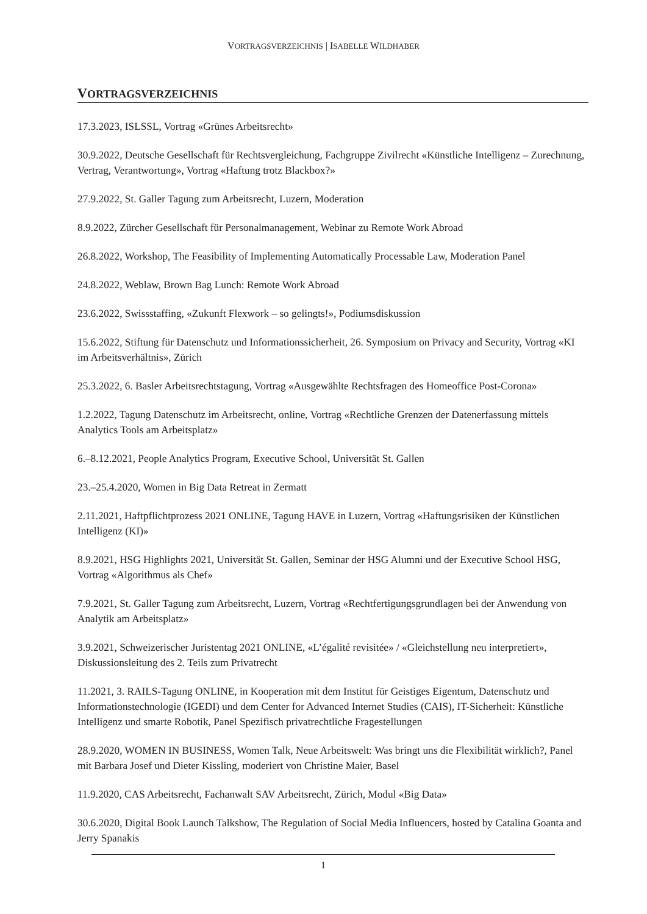VORTRAGSVERZEICHNIS | ISABELLE WILDHABER
VORTRAGSVERZEICHNIS
17.3.2023, ISLSSL, Vortrag «Grünes Arbeitsrecht»
30.9.2022, Deutsche Gesellschaft für Rechtsvergleichung, Fachgruppe Zivilrecht «Künstliche Intelligenz – Zurechnung, Vertrag, Verantwortung», Vortrag «Haftung trotz Blackbox?»
27.9.2022, St. Galler Tagung zum Arbeitsrecht, Luzern, Moderation
8.9.2022, Zürcher Gesellschaft für Personalmanagement, Webinar zu Remote Work Abroad
26.8.2022, Workshop, The Feasibility of Implementing Automatically Processable Law, Moderation Panel
24.8.2022, Weblaw, Brown Bag Lunch: Remote Work Abroad
23.6.2022, Swissstaffing, «Zukunft Flexwork – so gelingts!», Podiumsdiskussion
15.6.2022, Stiftung für Datenschutz und Informationssicherheit, 26. Symposium on Privacy and Security, Vortrag «KI im Arbeitsverhältnis», Zürich
25.3.2022, 6. Basler Arbeitsrechtstagung, Vortrag «Ausgewählte Rechtsfragen des Homeoffice Post-Corona»
1.2.2022, Tagung Datenschutz im Arbeitsrecht, online, Vortrag «Rechtliche Grenzen der Datenerfassung mittels Analytics Tools am Arbeitsplatz»
6.–8.12.2021, People Analytics Program, Executive School, Universität St. Gallen
23.–25.4.2020, Women in Big Data Retreat in Zermatt
2.11.2021, Haftpflichtprozess 2021 ONLINE, Tagung HAVE in Luzern, Vortrag «Haftungsrisiken der Künstlichen Intelligenz (KI)»
8.9.2021, HSG Highlights 2021, Universität St. Gallen, Seminar der HSG Alumni und der Executive School HSG, Vortrag «Algorithmus als Chef»
7.9.2021, St. Galler Tagung zum Arbeitsrecht, Luzern, Vortrag «Rechtfertigungsgrundlagen bei der Anwendung von Analytik am Arbeitsplatz»
3.9.2021, Schweizerischer Juristentag 2021 ONLINE, «L’égalité revisitée» / «Gleichstellung neu interpretiert», Diskussionsleitung des 2. Teils zum Privatrecht
11.2021, 3. RAILS-Tagung ONLINE, in Kooperation mit dem Institut für Geistiges Eigentum, Datenschutz und Informationstechnologie (IGEDI) und dem Center for Advanced Internet Studies (CAIS), IT-Sicherheit: Künstliche Intelligenz und smarte Robotik, Panel Spezifisch privatrechtliche Fragestellungen
28.9.2020, WOMEN IN BUSINESS, Women Talk, Neue Arbeitswelt: Was bringt uns die Flexibilität wirklich?, Panel mit Barbara Josef und Dieter Kissling, moderiert von Christine Maier, Basel
11.9.2020, CAS Arbeitsrecht, Fachanwalt SAV Arbeitsrecht, Zürich, Modul «Big Data»
30.6.2020, Digital Book Launch Talkshow, The Regulation of Social Media Influencers, hosted by Catalina Goanta and Jerry Spanakis
1